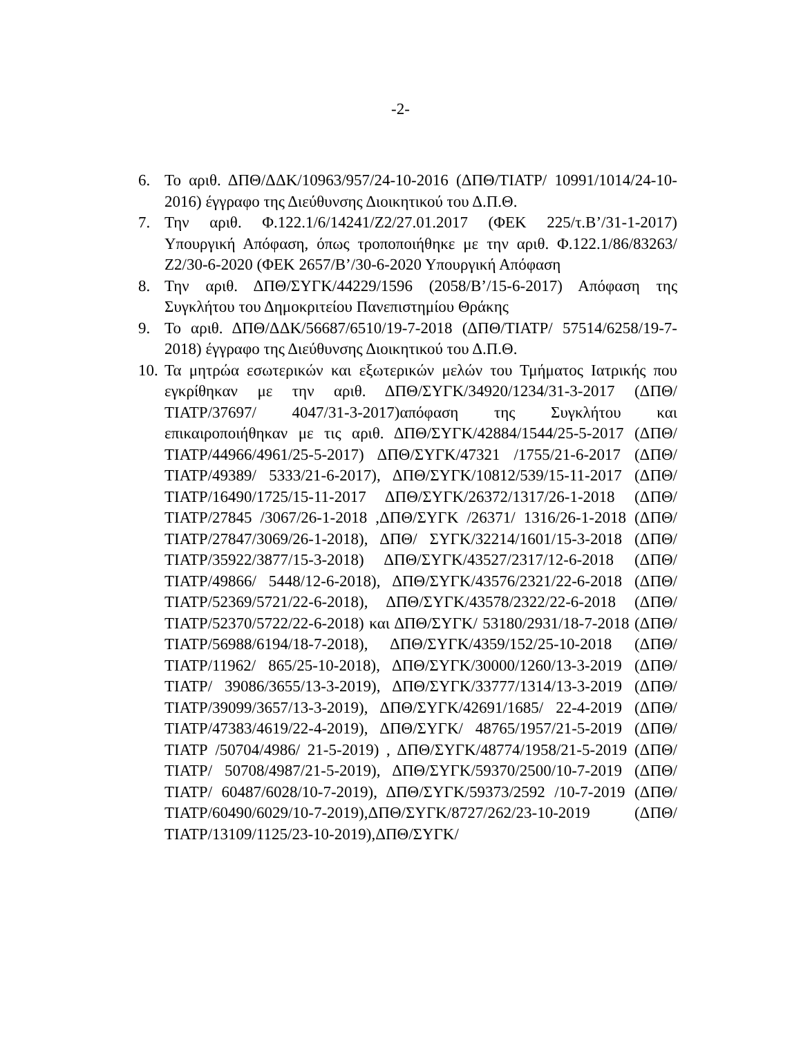-2-
6. Το αριθ. ΔΠΘ/ΔΔΚ/10963/957/24-10-2016 (ΔΠΘ/ΤΙΑΤΡ/ 10991/1014/24-10-2016) έγγραφο της Διεύθυνσης Διοικητικού του Δ.Π.Θ.
7. Την αριθ. Φ.122.1/6/14241/Ζ2/27.01.2017 (ΦΕΚ 225/τ.Β’/31-1-2017) Υπουργική Απόφαση, όπως τροποποιήθηκε με την αριθ. Φ.122.1/86/83263/Ζ2/30-6-2020 (ΦΕΚ 2657/Β’/30-6-2020 Υπουργική Απόφαση
8. Την αριθ. ΔΠΘ/ΣΥΓΚ/44229/1596 (2058/Β’/15-6-2017) Απόφαση της Συγκλήτου του Δημοκριτείου Πανεπιστημίου Θράκης
9. Το αριθ. ΔΠΘ/ΔΔΚ/56687/6510/19-7-2018 (ΔΠΘ/ΤΙΑΤΡ/ 57514/6258/19-7-2018) έγγραφο της Διεύθυνσης Διοικητικού του Δ.Π.Θ.
10.
Τα μητρώα εσωτερικών και εξωτερικών μελών του Τμήματος Ιατρικής που εγκρίθηκαν με την αριθ. ΔΠΘ/ΣΥΓΚ/34920/1234/31-3-2017 (ΔΠΘ/ΤΙΑΤΡ/37697/ 4047/31-3-2017)απόφαση της Συγκλήτου και επικαιροποιήθηκαν με τις αριθ. ΔΠΘ/ΣΥΓΚ/42884/1544/25-5-2017 (ΔΠΘ/ΤΙΑΤΡ/44966/4961/25-5-2017) ΔΠΘ/ΣΥΓΚ/47321 /1755/21-6-2017 (ΔΠΘ/ΤΙΑΤΡ/49389/ 5333/21-6-2017), ΔΠΘ/ΣΥΓΚ/10812/539/15-11-2017 (ΔΠΘ/ ΤΙΑΤΡ/16490/1725/15-11-2017 ΔΠΘ/ΣΥΓΚ/26372/1317/26-1-2018 (ΔΠΘ/ΤΙΑΤΡ/27845 /3067/26-1-2018 ,ΔΠΘ/ΣΥΓΚ /26371/ 1316/26-1-2018 (ΔΠΘ/ΤΙΑΤΡ/27847/3069/26-1-2018), ΔΠΘ/ ΣΥΓΚ/32214/1601/15-3-2018 (ΔΠΘ/ΤΙΑΤΡ/35922/3877/15-3-2018) ΔΠΘ/ΣΥΓΚ/43527/2317/12-6-2018 (ΔΠΘ/ΤΙΑΤΡ/49866/ 5448/12-6-2018), ΔΠΘ/ΣΥΓΚ/43576/2321/22-6-2018 (ΔΠΘ/ ΤΙΑΤΡ/52369/5721/22-6-2018), ΔΠΘ/ΣΥΓΚ/43578/2322/22-6-2018 (ΔΠΘ/ΤΙΑΤΡ/52370/5722/22-6-2018) και ΔΠΘ/ΣΥΓΚ/ 53180/2931/18-7-2018 (ΔΠΘ/ΤΙΑΤΡ/56988/6194/18-7-2018), ΔΠΘ/ΣΥΓΚ/4359/152/25-10-2018 (ΔΠΘ/ΤΙΑΤΡ/11962/ 865/25-10-2018), ΔΠΘ/ΣΥΓΚ/30000/1260/13-3-2019 (ΔΠΘ/ΤΙΑΤΡ/ 39086/3655/13-3-2019), ΔΠΘ/ΣΥΓΚ/33777/1314/13-3-2019 (ΔΠΘ/ΤΙΑΤΡ/39099/3657/13-3-2019), ΔΠΘ/ΣΥΓΚ/42691/1685/ 22-4-2019 (ΔΠΘ/ΤΙΑΤΡ/47383/4619/22-4-2019), ΔΠΘ/ΣΥΓΚ/ 48765/1957/21-5-2019 (ΔΠΘ/ΤΙΑΤΡ /50704/4986/ 21-5-2019) , ΔΠΘ/ΣΥΓΚ/48774/1958/21-5-2019 (ΔΠΘ/ΤΙΑΤΡ/ 50708/4987/21-5-2019), ΔΠΘ/ΣΥΓΚ/59370/2500/10-7-2019 (ΔΠΘ/ΤΙΑΤΡ/ 60487/6028/10-7-2019), ΔΠΘ/ΣΥΓΚ/59373/2592 /10-7-2019 (ΔΠΘ/ΤΙΑΤΡ/60490/6029/10-7-2019),ΔΠΘ/ΣΥΓΚ/8727/262/23-10-2019 (ΔΠΘ/ΤΙΑΤΡ/13109/1125/23-10-2019),ΔΠΘ/ΣΥΓΚ/